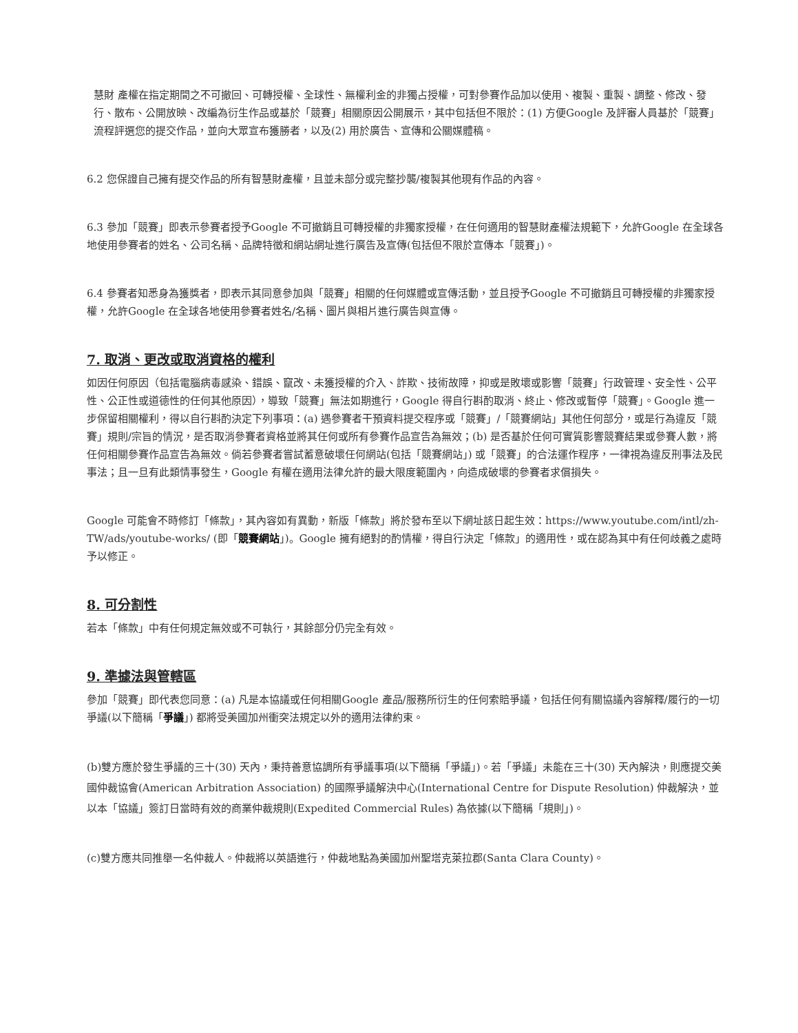慧財 產權在指定期間之不可撤回、可轉授權、全球性、無權利金的非獨占授權，可對參賽作品加以使用、複製、重製、調整、修改、發行、散布、公開放映、改編為衍生作品或基於「競賽」相關原因公開展示，其中包括但不限於：(1) 方便Google 及評審人員基於「競賽」流程評選您的提交作品，並向大眾宣布獲勝者，以及(2) 用於廣告、宣傳和公關媒體稿。
6.2 您保證自己擁有提交作品的所有智慧財產權，且並未部分或完整抄襲/複製其他現有作品的內容。
6.3 參加「競賽」即表示參賽者授予Google 不可撤銷且可轉授權的非獨家授權，在任何適用的智慧財產權法規範下，允許Google 在全球各地使用參賽者的姓名、公司名稱、品牌特徵和網站網址進行廣告及宣傳(包括但不限於宣傳本「競賽」)。
6.4 參賽者知悉身為獲獎者，即表示其同意參加與「競賽」相關的任何媒體或宣傳活動，並且授予Google 不可撤銷且可轉授權的非獨家授權，允許Google 在全球各地使用參賽者姓名/名稱、圖片與相片進行廣告與宣傳。
7. 取消、更改或取消資格的權利
如因任何原因（包括電腦病毒感染、錯誤、竄改、未獲授權的介入、詐欺、技術故障，抑或是敗壞或影響「競賽」行政管理、安全性、公平性、公正性或道德性的任何其他原因），導致「競賽」無法如期進行，Google 得自行斟酌取消、終止、修改或暫停「競賽」。Google 進一步保留相關權利，得以自行斟酌決定下列事項：(a) 遇參賽者干預資料提交程序或「競賽」/「競賽網站」其他任何部分，或是行為違反「競賽」規則/宗旨的情況，是否取消參賽者資格並將其任何或所有參賽作品宣告為無效；(b) 是否基於任何可實質影響競賽結果或參賽人數，將任何相關參賽作品宣告為無效。倘若參賽者嘗試蓄意破壞任何網站(包括「競賽網站」) 或「競賽」的合法運作程序，一律視為違反刑事法及民事法；且一旦有此類情事發生，Google 有權在適用法律允許的最大限度範圍內，向造成破壞的參賽者求償損失。
Google 可能會不時修訂「條款」，其內容如有異動，新版「條款」將於發布至以下網址該日起生效：https://www.youtube.com/intl/zh-TW/ads/youtube-works/ (即「競賽網站」)。Google 擁有絕對的酌情權，得自行決定「條款」的適用性，或在認為其中有任何歧義之處時予以修正。
8. 可分割性
若本「條款」中有任何規定無效或不可執行，其餘部分仍完全有效。
9. 準據法與管轄區
參加「競賽」即代表您同意：(a) 凡是本協議或任何相關Google 產品/服務所衍生的任何索賠爭議，包括任何有關協議內容解釋/履行的一切爭議(以下簡稱「爭議」) 都將受美國加州衝突法規定以外的適用法律約束。
(b)雙方應於發生爭議的三十(30) 天內，秉持善意協調所有爭議事項(以下簡稱「爭議」)。若「爭議」未能在三十(30) 天內解決，則應提交美國仲裁協會(American Arbitration Association) 的國際爭議解決中心(International Centre for Dispute Resolution) 仲裁解決，並以本「協議」簽訂日當時有效的商業仲裁規則(Expedited Commercial Rules) 為依據(以下簡稱「規則」)。
(c)雙方應共同推舉一名仲裁人。仲裁將以英語進行，仲裁地點為美國加州聖塔克萊拉郡(Santa Clara County)。